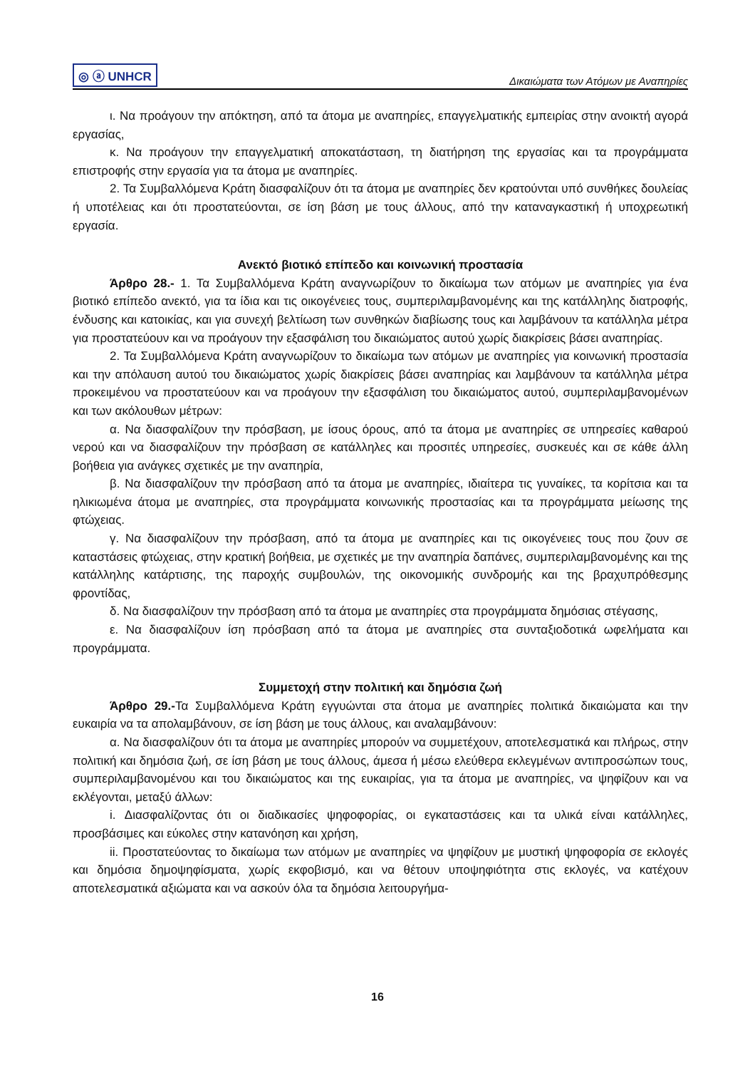◎ ⓐ UNHCR Δικαιώματα των Ατόμων με Αναπηρίες
ι. Να προάγουν την απόκτηση, από τα άτομα με αναπηρίες, επαγγελματικής εμπειρίας στην ανοικτή αγορά εργασίας,
κ. Να προάγουν την επαγγελματική αποκατάσταση, τη διατήρηση της εργασίας και τα προγράμματα επιστροφής στην εργασία για τα άτομα με αναπηρίες.
2. Τα Συμβαλλόμενα Κράτη διασφαλίζουν ότι τα άτομα με αναπηρίες δεν κρατούνται υπό συνθήκες δουλείας ή υποτέλειας και ότι προστατεύονται, σε ίση βάση με τους άλλους, από την καταναγκαστική ή υποχρεωτική εργασία.
Ανεκτό βιοτικό επίπεδο και κοινωνική προστασία
Άρθρο 28.- 1. Τα Συμβαλλόμενα Κράτη αναγνωρίζουν το δικαίωμα των ατόμων με αναπηρίες για ένα βιοτικό επίπεδο ανεκτό, για τα ίδια και τις οικογένειες τους, συμπεριλαμβανομένης και της κατάλληλης διατροφής, ένδυσης και κατοικίας, και για συνεχή βελτίωση των συνθηκών διαβίωσης τους και λαμβάνουν τα κατάλληλα μέτρα για προστατεύουν και να προάγουν την εξασφάλιση του δικαιώματος αυτού χωρίς διακρίσεις βάσει αναπηρίας.
2. Τα Συμβαλλόμενα Κράτη αναγνωρίζουν το δικαίωμα των ατόμων με αναπηρίες για κοινωνική προστασία και την απόλαυση αυτού του δικαιώματος χωρίς διακρίσεις βάσει αναπηρίας και λαμβάνουν τα κατάλληλα μέτρα προκειμένου να προστατεύουν και να προάγουν την εξασφάλιση του δικαιώματος αυτού, συμπεριλαμβανομένων και των ακόλουθων μέτρων:
α. Να διασφαλίζουν την πρόσβαση, με ίσους όρους, από τα άτομα με αναπηρίες σε υπηρεσίες καθαρού νερού και να διασφαλίζουν την πρόσβαση σε κατάλληλες και προσιτές υπηρεσίες, συσκευές και σε κάθε άλλη βοήθεια για ανάγκες σχετικές με την αναπηρία,
β. Να διασφαλίζουν την πρόσβαση από τα άτομα με αναπηρίες, ιδιαίτερα τις γυναίκες, τα κορίτσια και τα ηλικιωμένα άτομα με αναπηρίες, στα προγράμματα κοινωνικής προστασίας και τα προγράμματα μείωσης της φτώχειας.
γ. Να διασφαλίζουν την πρόσβαση, από τα άτομα με αναπηρίες και τις οικογένειες τους που ζουν σε καταστάσεις φτώχειας, στην κρατική βοήθεια, με σχετικές με την αναπηρία δαπάνες, συμπεριλαμβανομένης και της κατάλληλης κατάρτισης, της παροχής συμβουλών, της οικονομικής συνδρομής και της βραχυπρόθεσμης φροντίδας,
δ. Να διασφαλίζουν την πρόσβαση από τα άτομα με αναπηρίες στα προγράμματα δημόσιας στέγασης,
ε. Να διασφαλίζουν ίση πρόσβαση από τα άτομα με αναπηρίες στα συνταξιοδοτικά ωφελήματα και προγράμματα.
Συμμετοχή στην πολιτική και δημόσια ζωή
Άρθρο 29.-Τα Συμβαλλόμενα Κράτη εγγυώνται στα άτομα με αναπηρίες πολιτικά δικαιώματα και την ευκαιρία να τα απολαμβάνουν, σε ίση βάση με τους άλλους, και αναλαμβάνουν:
α. Να διασφαλίζουν ότι τα άτομα με αναπηρίες μπορούν να συμμετέχουν, αποτελεσματικά και πλήρως, στην πολιτική και δημόσια ζωή, σε ίση βάση με τους άλλους, άμεσα ή μέσω ελεύθερα εκλεγμένων αντιπροσώπων τους, συμπεριλαμβανομένου και του δικαιώματος και της ευκαιρίας, για τα άτομα με αναπηρίες, να ψηφίζουν και να εκλέγονται, μεταξύ άλλων:
i. Διασφαλίζοντας ότι οι διαδικασίες ψηφοφορίας, οι εγκαταστάσεις και τα υλικά είναι κατάλληλες, προσβάσιμες και εύκολες στην κατανόηση και χρήση,
ii. Προστατεύοντας το δικαίωμα των ατόμων με αναπηρίες να ψηφίζουν με μυστική ψηφοφορία σε εκλογές και δημόσια δημοψηφίσματα, χωρίς εκφοβισμό, και να θέτουν υποψηφιότητα στις εκλογές, να κατέχουν αποτελεσματικά αξιώματα και να ασκούν όλα τα δημόσια λειτουργήμα-
16